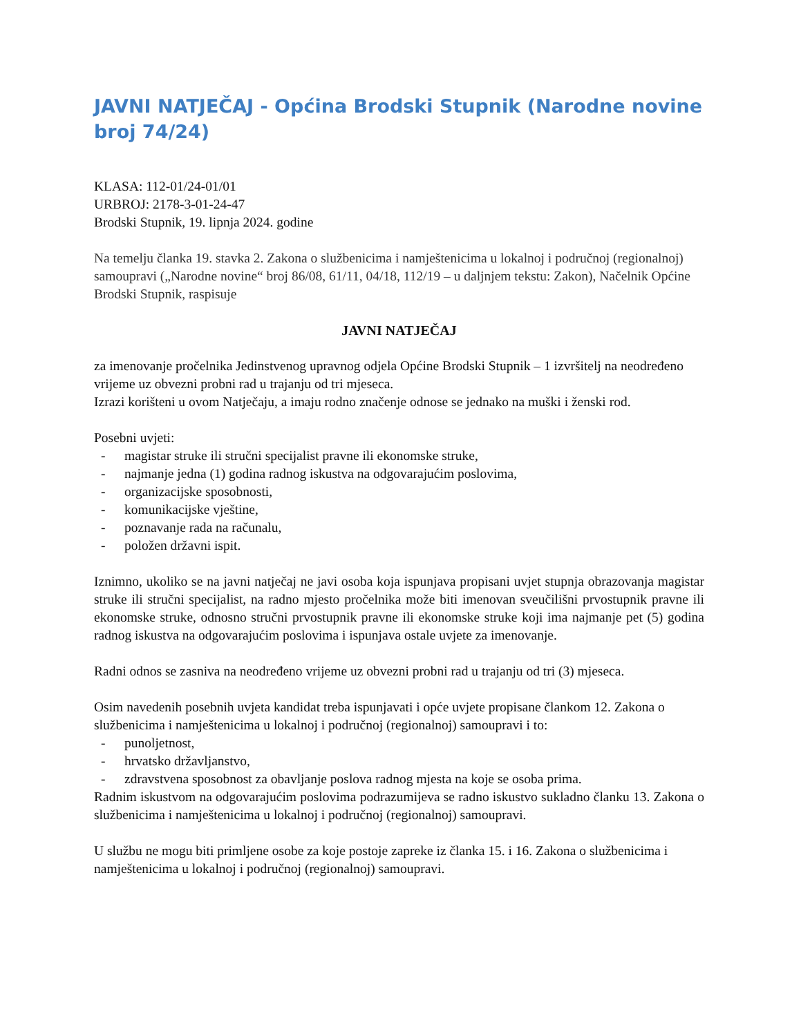JAVNI NATJEČAJ - Općina Brodski Stupnik (Narodne novine broj 74/24)
KLASA: 112-01/24-01/01
URBROJ: 2178-3-01-24-47
Brodski Stupnik, 19. lipnja 2024. godine
Na temelju članka 19. stavka 2. Zakona o službenicima i namještenicima u lokalnoj i područnoj (regionalnoj) samoupravi („Narodne novine“ broj 86/08, 61/11, 04/18, 112/19 – u daljnjem tekstu: Zakon), Načelnik Općine Brodski Stupnik, raspisuje
JAVNI NATJEČAJ
za imenovanje pročelnika Jedinstvenog upravnog odjela Općine Brodski Stupnik – 1 izvršitelj na neodređeno vrijeme uz obvezni probni rad u trajanju od tri mjeseca.
Izrazi korišteni u ovom Natječaju, a imaju rodno značenje odnose se jednako na muški i ženski rod.
Posebni uvjeti:
- magistar struke ili stručni specijalist pravne ili ekonomske struke,
- najmanje jedna (1) godina radnog iskustva na odgovarajućim poslovima,
- organizacijske sposobnosti,
- komunikacijske vještine,
- poznavanje rada na računalu,
- položen državni ispit.
Iznimno, ukoliko se na javni natječaj ne javi osoba koja ispunjava propisani uvjet stupnja obrazovanja magistar struke ili stručni specijalist, na radno mjesto pročelnika može biti imenovan sveučilišni prvostupnik pravne ili ekonomske struke, odnosno stručni prvostupnik pravne ili ekonomske struke koji ima najmanje pet (5) godina radnog iskustva na odgovarajućim poslovima i ispunjava ostale uvjete za imenovanje.
Radni odnos se zasniva na neodređeno vrijeme uz obvezni probni rad u trajanju od tri (3) mjeseca.
Osim navedenih posebnih uvjeta kandidat treba ispunjavati i opće uvjete propisane člankom 12. Zakona o službenicima i namještenicima u lokalnoj i područnoj (regionalnoj) samoupravi i to:
- punoljetnost,
- hrvatsko državljanstvo,
- zdravstvena sposobnost za obavljanje poslova radnog mjesta na koje se osoba prima.
Radnim iskustvom na odgovarajućim poslovima podrazumijeva se radno iskustvo sukladno članku 13. Zakona o službenicima i namještenicima u lokalnoj i područnoj (regionalnoj) samoupravi.
U službu ne mogu biti primljene osobe za koje postoje zapreke iz članka 15. i 16. Zakona o službenicima i namještenicima u lokalnoj i područnoj (regionalnoj) samoupravi.